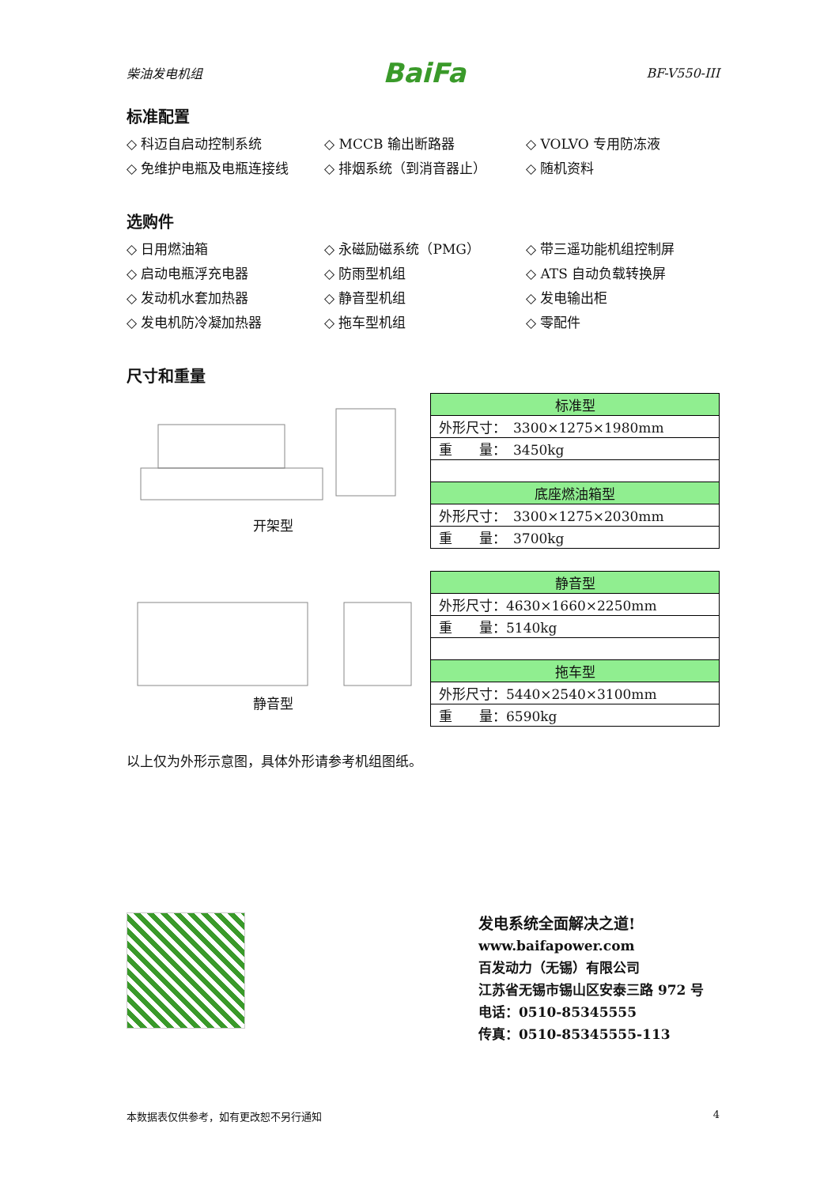柴油发电机组 BaiFa BF-V550-III
标准配置
◇ 科迈自启动控制系统
◇ MCCB 输出断路器
◇ VOLVO 专用防冻液
◇ 免维护电瓶及电瓶连接线
◇ 排烟系统（到消音器止）
◇ 随机资料
选购件
◇ 日用燃油箱
◇ 永磁励磁系统（PMG）
◇ 带三遥功能机组控制屏
◇ 启动电瓶浮充电器
◇ 防雨型机组
◇ ATS 自动负载转换屏
◇ 发动机水套加热器
◇ 静音型机组
◇ 发电输出柜
◇ 发电机防冷凝加热器
◇ 拖车型机组
◇ 零配件
尺寸和重量
开架型
| 标准型 |
| 外形尺寸： 3300×1275×1980mm |
| 重 量： 3450kg |
| 底座燃油箱型 |
| 外形尺寸： 3300×1275×2030mm |
| 重 量： 3700kg |
静音型
| 静音型 |
| 外形尺寸：4630×1660×2250mm |
| 重 量：5140kg |
| 拖车型 |
| 外形尺寸：5440×2540×3100mm |
| 重 量：6590kg |
以上仅为外形示意图，具体外形请参考机组图纸。
发电系统全面解决之道!
www.baifapower.com
百发动力（无锡）有限公司
江苏省无锡市锡山区安泰三路 972 号
电话：0510-85345555
传真：0510-85345555-113
本数据表仅供参考，如有更改恕不另行通知 4